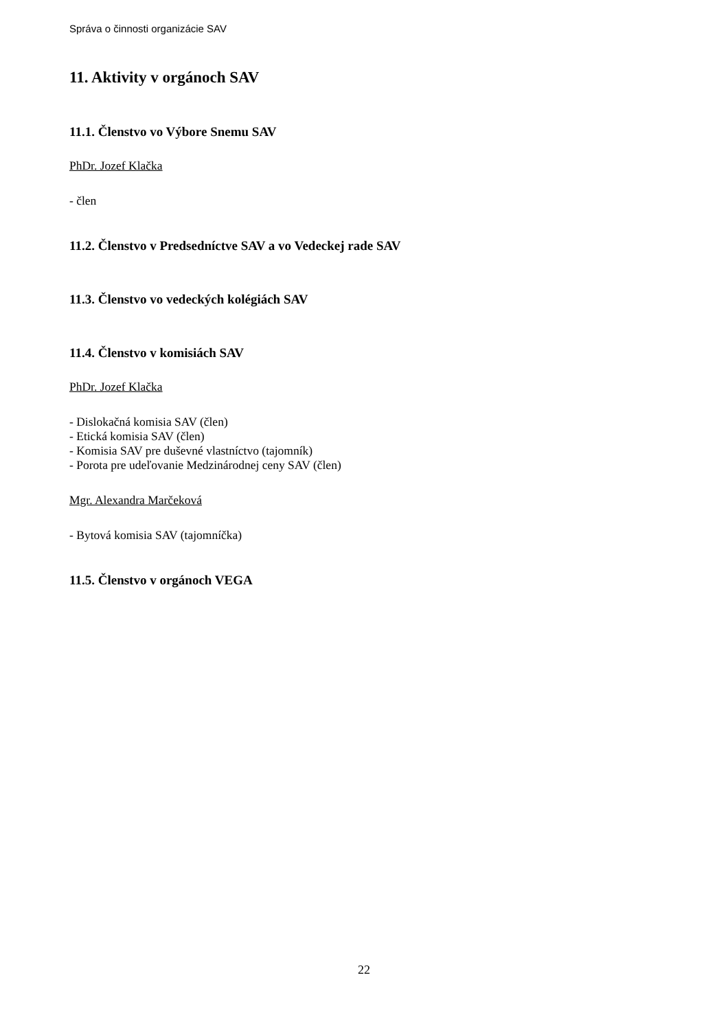Správa o činnosti organizácie SAV
11. Aktivity v orgánoch SAV
11.1. Členstvo vo Výbore Snemu SAV
PhDr. Jozef Klačka
- člen
11.2. Členstvo v Predsedníctve SAV a vo Vedeckej rade SAV
11.3. Členstvo vo vedeckých kolégiách SAV
11.4. Členstvo v komisiách SAV
PhDr. Jozef Klačka
- Dislokačná komisia SAV (člen)
- Etická komisia SAV (člen)
- Komisia SAV pre duševné vlastníctvo (tajomník)
- Porota pre udeľovanie Medzinárodnej ceny SAV (člen)
Mgr. Alexandra Marčeková
- Bytová komisia SAV (tajomníčka)
11.5. Členstvo v orgánoch VEGA
22